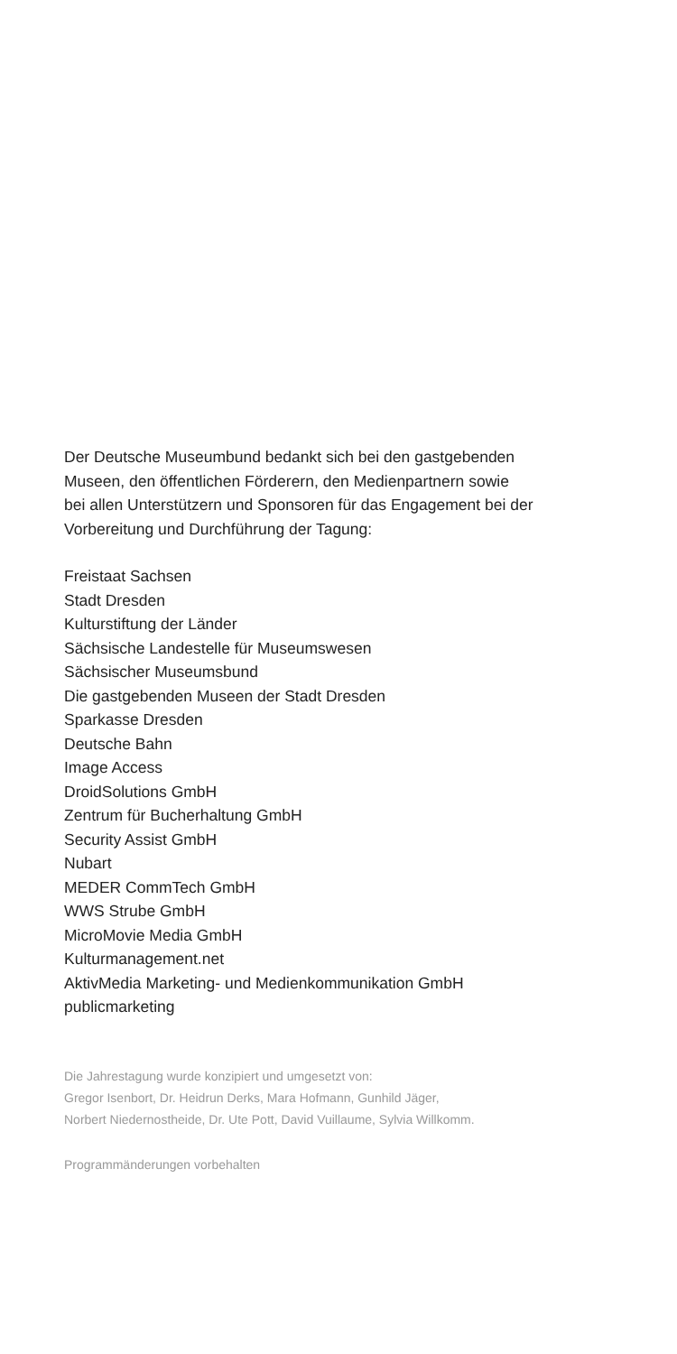Der Deutsche Museumbund bedankt sich bei den gastgebenden
Museen, den öffentlichen Förderern, den Medienpartnern sowie
bei allen Unterstützern und Sponsoren für das Engagement bei der
Vorbereitung und Durchführung der Tagung:
Freistaat Sachsen
Stadt Dresden
Kulturstiftung der Länder
Sächsische Landestelle für Museumswesen
Sächsischer Museumsbund
Die gastgebenden Museen der Stadt Dresden
Sparkasse Dresden
Deutsche Bahn
Image Access
DroidSolutions GmbH
Zentrum für Bucherhaltung GmbH
Security Assist GmbH
Nubart
MEDER CommTech GmbH
WWS Strube GmbH
MicroMovie Media GmbH
Kulturmanagement.net
AktivMedia Marketing- und Medienkommunikation GmbH
publicmarketing
Die Jahrestagung wurde konzipiert und umgesetzt von:
Gregor Isenbort, Dr. Heidrun Derks, Mara Hofmann, Gunhild Jäger,
Norbert Niedernostheide, Dr. Ute Pott, David Vuillaume, Sylvia Willkomm.
Programmänderungen vorbehalten